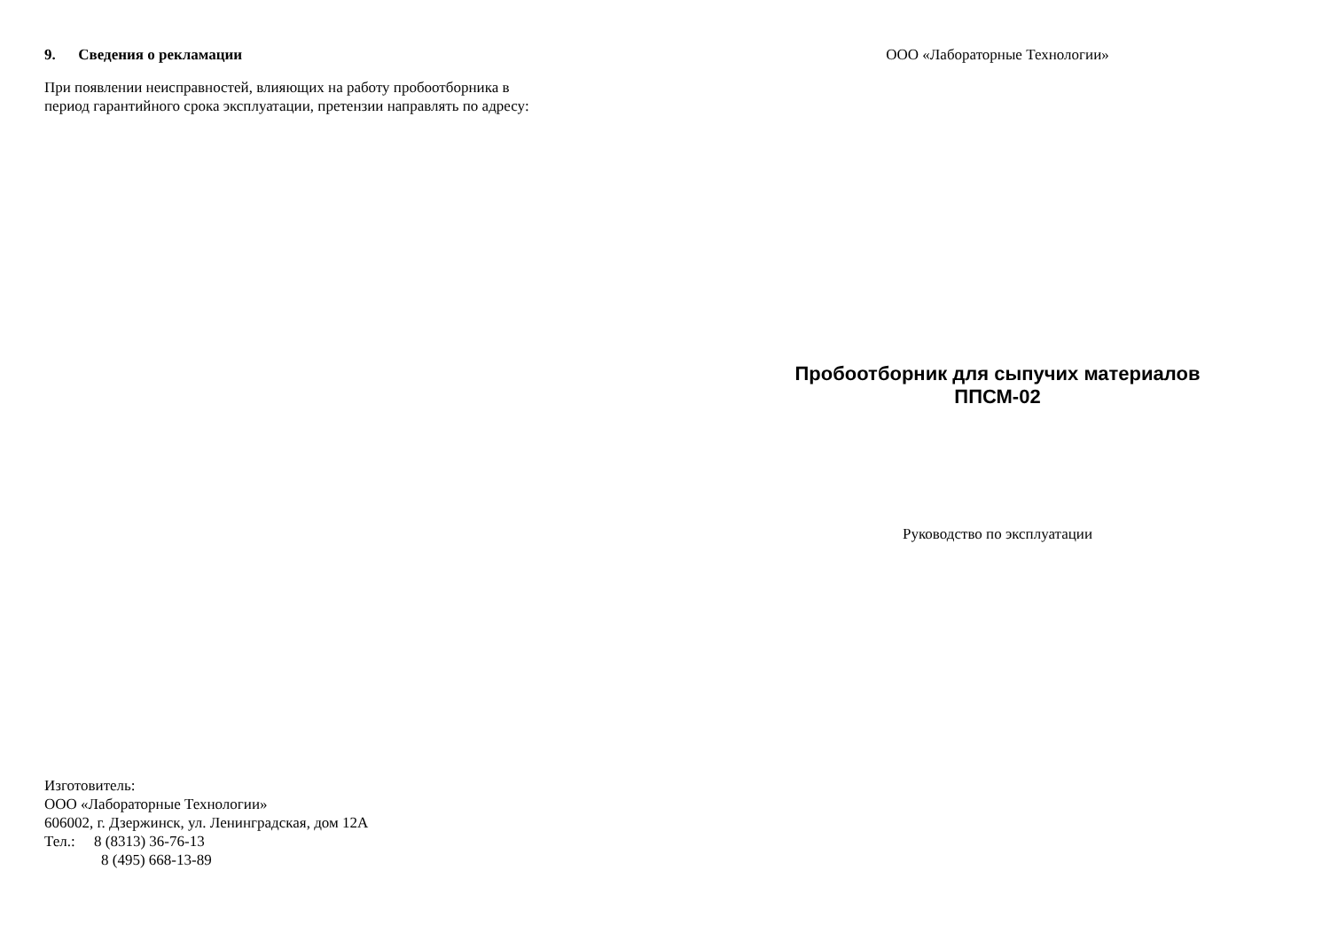9. Сведения о рекламации
При появлении неисправностей, влияющих на работу пробоотборника в
период гарантийного срока эксплуатации, претензии направлять по адресу:
Изготовитель:
ООО «Лабораторные Технологии»
606002, г. Дзержинск, ул. Ленинградская, дом 12А
Тел.: 8 (8313) 36-76-13
8 (495) 668-13-89
ООО «Лабораторные Технологии»
Пробоотборник для сыпучих материалов
ППСМ-02
Руководство по эксплуатации